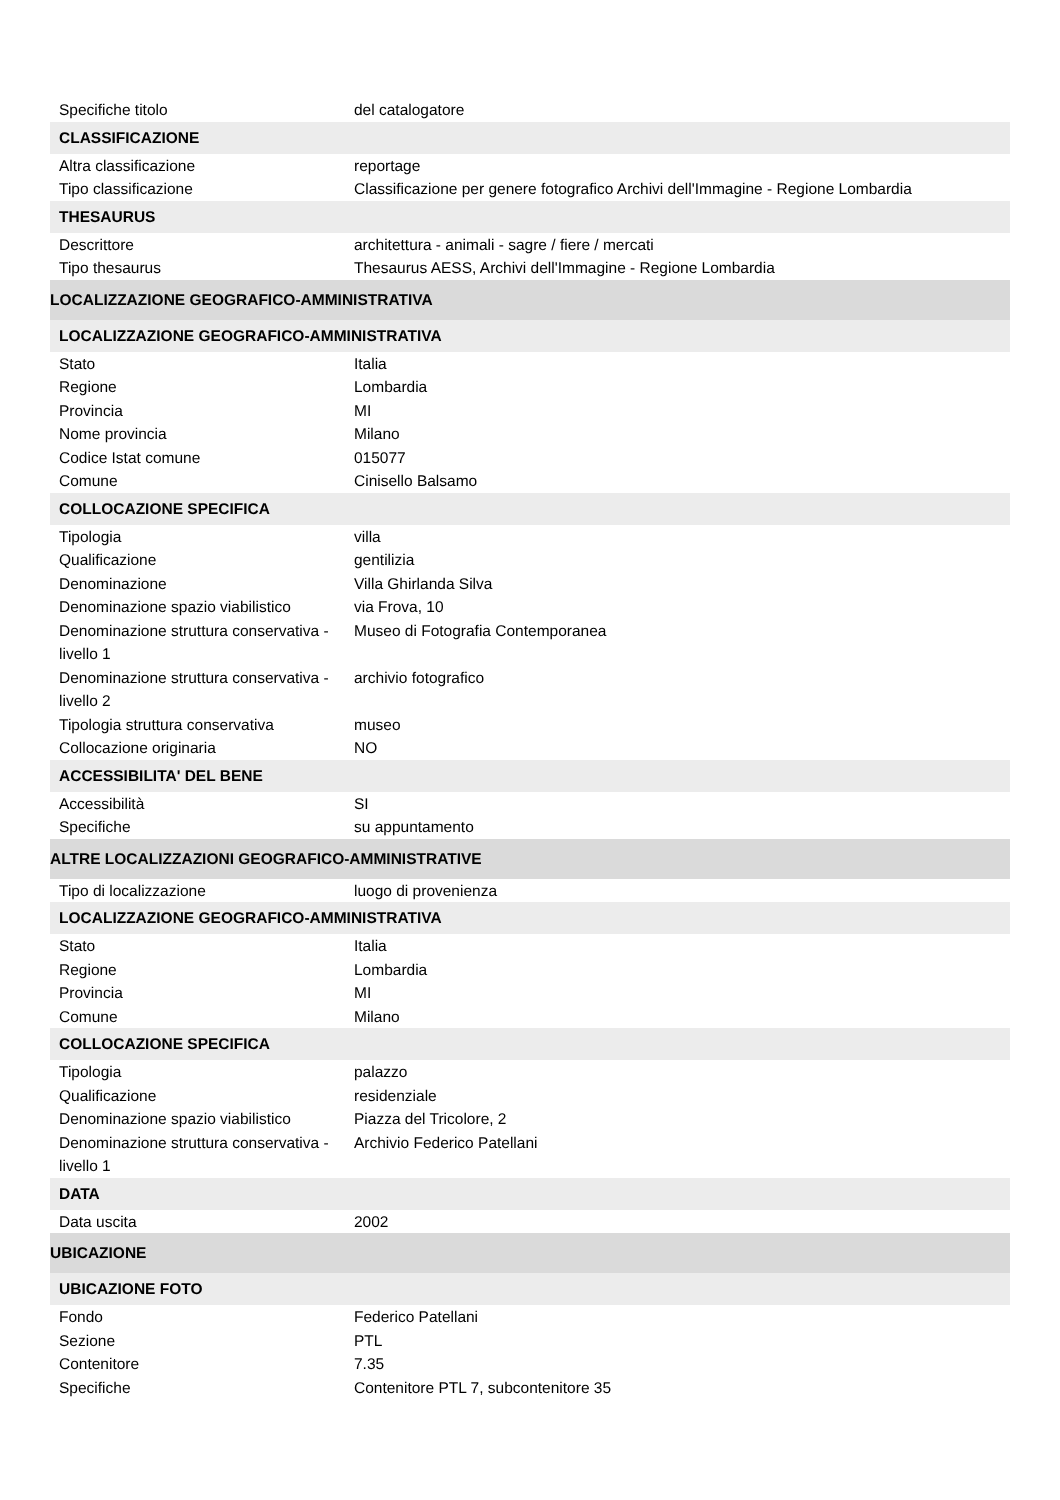| Specifiche titolo | del catalogatore |
| CLASSIFICAZIONE | |
| Altra classificazione | reportage |
| Tipo classificazione | Classificazione per genere fotografico Archivi dell'Immagine - Regione Lombardia |
| THESAURUS | |
| Descrittore | architettura - animali - sagre / fiere / mercati |
| Tipo thesaurus | Thesaurus AESS, Archivi dell'Immagine - Regione Lombardia |
| LOCALIZZAZIONE GEOGRAFICO-AMMINISTRATIVA | |
| LOCALIZZAZIONE GEOGRAFICO-AMMINISTRATIVA | |
| Stato | Italia |
| Regione | Lombardia |
| Provincia | MI |
| Nome provincia | Milano |
| Codice Istat comune | 015077 |
| Comune | Cinisello Balsamo |
| COLLOCAZIONE SPECIFICA | |
| Tipologia | villa |
| Qualificazione | gentilizia |
| Denominazione | Villa Ghirlanda Silva |
| Denominazione spazio viabilistico | via Frova, 10 |
| Denominazione struttura conservativa - livello 1 | Museo di Fotografia Contemporanea |
| Denominazione struttura conservativa - livello 2 | archivio fotografico |
| Tipologia struttura conservativa | museo |
| Collocazione originaria | NO |
| ACCESSIBILITA' DEL BENE | |
| Accessibilità | SI |
| Specifiche | su appuntamento |
| ALTRE LOCALIZZAZIONI GEOGRAFICO-AMMINISTRATIVE | |
| Tipo di localizzazione | luogo di provenienza |
| LOCALIZZAZIONE GEOGRAFICO-AMMINISTRATIVA | |
| Stato | Italia |
| Regione | Lombardia |
| Provincia | MI |
| Comune | Milano |
| COLLOCAZIONE SPECIFICA | |
| Tipologia | palazzo |
| Qualificazione | residenziale |
| Denominazione spazio viabilistico | Piazza del Tricolore, 2 |
| Denominazione struttura conservativa - livello 1 | Archivio Federico Patellani |
| DATA | |
| Data uscita | 2002 |
| UBICAZIONE | |
| UBICAZIONE FOTO | |
| Fondo | Federico Patellani |
| Sezione | PTL |
| Contenitore | 7.35 |
| Specifiche | Contenitore PTL 7, subcontenitore 35 |